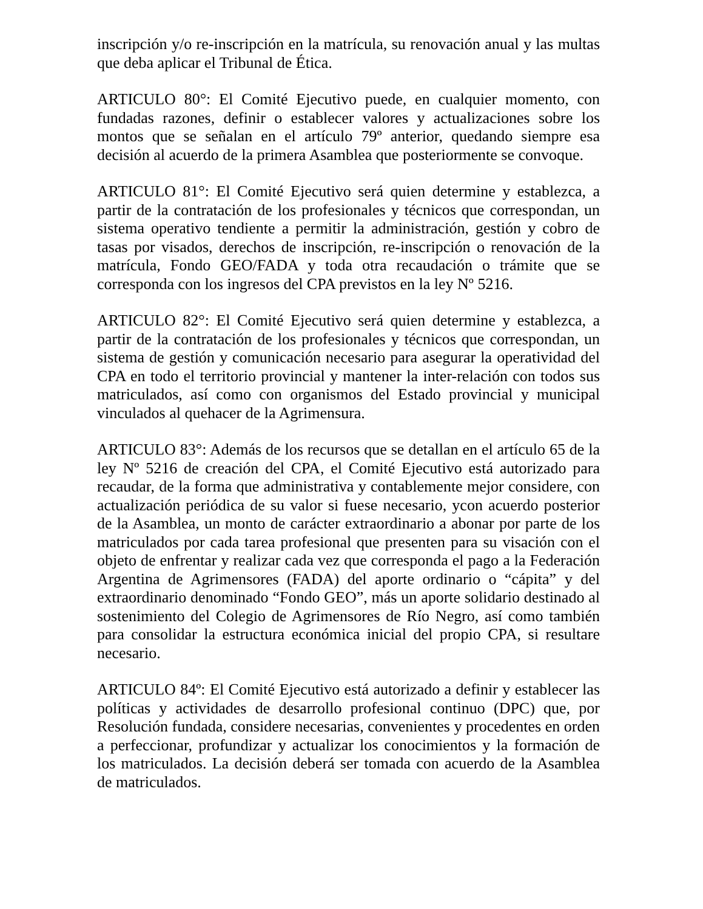inscripción y/o re-inscripción en la matrícula, su renovación anual y las multas que deba aplicar el Tribunal de Ética.
ARTICULO 80°: El Comité Ejecutivo puede, en cualquier momento, con fundadas razones, definir o establecer valores y actualizaciones sobre los montos que se señalan en el artículo 79º anterior, quedando siempre esa decisión al acuerdo de la primera Asamblea que posteriormente se convoque.
ARTICULO 81°: El Comité Ejecutivo será quien determine y establezca, a partir de la contratación de los profesionales y técnicos que correspondan, un sistema operativo tendiente a permitir la administración, gestión y cobro de tasas por visados, derechos de inscripción, re-inscripción o renovación de la matrícula, Fondo GEO/FADA y toda otra recaudación o trámite que se corresponda con los ingresos del CPA previstos en la ley Nº 5216.
ARTICULO 82°: El Comité Ejecutivo será quien determine y establezca, a partir de la contratación de los profesionales y técnicos que correspondan, un sistema de gestión y comunicación necesario para asegurar la operatividad del CPA en todo el territorio provincial y mantener la inter-relación con todos sus matriculados, así como con organismos del Estado provincial y municipal vinculados al quehacer de la Agrimensura.
ARTICULO 83°: Además de los recursos que se detallan en el artículo 65 de la ley Nº 5216 de creación del CPA, el Comité Ejecutivo está autorizado para recaudar, de la forma que administrativa y contablemente mejor considere, con actualización periódica de su valor si fuese necesario, ycon acuerdo posterior de la Asamblea, un monto de carácter extraordinario a abonar por parte de los matriculados por cada tarea profesional que presenten para su visación con el objeto de enfrentar y realizar cada vez que corresponda el pago a la Federación Argentina de Agrimensores (FADA) del aporte ordinario o “cápita” y del extraordinario denominado “Fondo GEO”, más un aporte solidario destinado al sostenimiento del Colegio de Agrimensores de Río Negro, así como también para consolidar la estructura económica inicial del propio CPA, si resultare necesario.
ARTICULO 84º: El Comité Ejecutivo está autorizado a definir y establecer las políticas y actividades de desarrollo profesional continuo (DPC) que, por Resolución fundada, considere necesarias, convenientes y procedentes en orden a perfeccionar, profundizar y actualizar los conocimientos y la formación de los matriculados. La decisión deberá ser tomada con acuerdo de la Asamblea de matriculados.